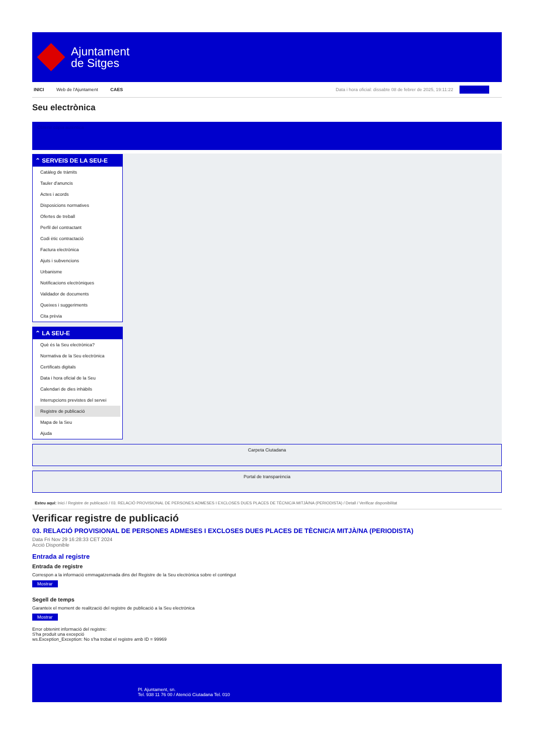Ajuntament
de Sitges
INICI Web de l'Ajuntament CAES
Data i hora oficial: dissabte 08 de febrer de 2025, 19:11:22 Directorios
Seu electrònica
Obtenir còpia autèntica
⌃ SERVEIS DE LA SEU-E
Catàleg de tràmits
Tauler d'anuncis
Actes i acords
Disposicions normatives
Ofertes de treball
Perfil del contractant
Codi ètic contractació
Factura electrònica
Ajuts i subvencions
Urbanisme
Notificacions electròniques
Validador de documents
Queixes i suggeriments
Cita prèvia
⌃ LA SEU-E
Què és la Seu electrònica?
Normativa de la Seu electrònica
Certificats digitals
Data i hora oficial de la Seu
Calendari de dies inhàbils
Interrupcions previstes del servei
Registre de publicació
Mapa de la Seu
Ajuda
Carpeta Ciutadana
Portal de transparència
Esteu aquí: Inici / Registre de publicació / 03. RELACIÓ PROVISIONAL DE PERSONES ADMESES I EXCLOSES DUES PLACES DE TÈCNIC/A MITJÀ/NA (PERIODISTA) / Detall / Verificar disponibilitat
Verificar registre de publicació
03. RELACIÓ PROVISIONAL DE PERSONES ADMESES I EXCLOSES DUES PLACES DE TÈCNIC/A MITJÀ/NA (PERIODISTA)
Data Fri Nov 29 16:28:33 CET 2024
Acció Disponible
Entrada al registre
Entrada de registre
Correspon a la informació emmagatzemada dins del Registre de la Seu electrònica sobre el contingut
Mostrar
Segell de temps
Garanteix el moment de realització del registre de publicació a la Seu electrònica
Mostrar
Error obtenint informació del registre:
S'ha produit una excepció
ws.Exception_Exception: No s'ha trobat el registre amb ID = 99969
Pl. Ajuntament, sn.
Tel. 938 11 76 00 / Atenció Ciutadana Tel. 010